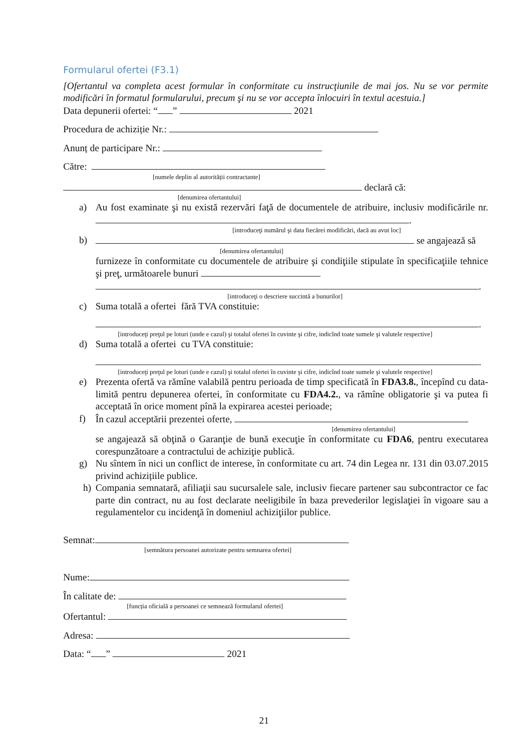Formularul ofertei (F3.1)
[Ofertantul va completa acest formular în conformitate cu instrucţiunile de mai jos. Nu se vor permite modificări în formatul formularului, precum şi nu se vor accepta înlocuiri în textul acestuia.]
Data depunerii ofertei: “ ” 2021
Procedura de achiziție Nr.:
Anunț de participare Nr.:
Către:
[numele deplin al autorității contractante]
declară că:
[denumirea ofertantului]
a) Au fost examinate şi nu există rezervări faţă de documentele de atribuire, inclusiv modificările nr. .
[introduceţi numărul şi data fiecărei modificări, dacă au avut loc]
b) se angajează să
[denumirea ofertantului]
furnizeze în conformitate cu documentele de atribuire şi condiţiile stipulate în specificaţiile tehnice şi preţ, următoarele bunuri
.
[introduceţi o descriere succintă a bunurilor]
c) Suma totală a ofertei fără TVA constituie:
.
[introduceţi preţul pe loturi (unde e cazul) şi totalul ofertei în cuvinte şi cifre, indicînd toate sumele şi valutele respective]
d) Suma totală a ofertei cu TVA constituie:
.
[introduceţi preţul pe loturi (unde e cazul) şi totalul ofertei în cuvinte şi cifre, indicînd toate sumele şi valutele respective]
e) Prezenta ofertă va rămîne valabilă pentru perioada de timp specificată în FDA3.8., începînd cu data-limită pentru depunerea ofertei, în conformitate cu FDA4.2., va rămîne obligatorie şi va putea fi acceptată în orice moment pînă la expirarea acestei perioade;
f) În cazul acceptării prezentei oferte,
[denumirea ofertantului]
se angajează să obţină o Garanţie de bună execuţie în conformitate cu FDA6, pentru executarea corespunzătoare a contractului de achiziţie publică.
g) Nu sîntem în nici un conflict de interese, în conformitate cu art. 74 din Legea nr. 131 din 03.07.2015 privind achizițiile publice.
h) Compania semnatară, afiliaţii sau sucursalele sale, inclusiv fiecare partener sau subcontractor ce fac parte din contract, nu au fost declarate neeligibile în baza prevederilor legislaţiei în vigoare sau a regulamentelor cu incidenţă în domeniul achiziţiilor publice.
Semnat:
[semnătura persoanei autorizate pentru semnarea ofertei]
Nume:
În calitate de:
[funcția oficială a persoanei ce semnează formularul ofertei]
Ofertantul:
Adresa:
Data: “ ” 2021
21